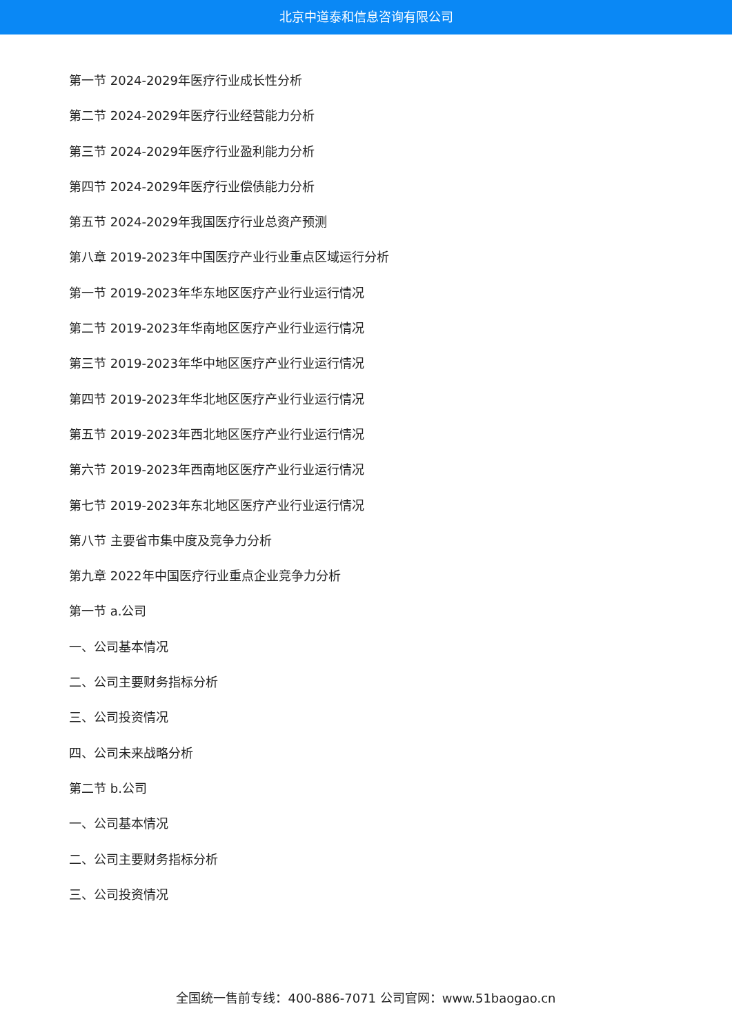北京中道泰和信息咨询有限公司
第一节 2024-2029年医疗行业成长性分析
第二节 2024-2029年医疗行业经营能力分析
第三节 2024-2029年医疗行业盈利能力分析
第四节 2024-2029年医疗行业偿债能力分析
第五节 2024-2029年我国医疗行业总资产预测
第八章 2019-2023年中国医疗产业行业重点区域运行分析
第一节 2019-2023年华东地区医疗产业行业运行情况
第二节 2019-2023年华南地区医疗产业行业运行情况
第三节 2019-2023年华中地区医疗产业行业运行情况
第四节 2019-2023年华北地区医疗产业行业运行情况
第五节 2019-2023年西北地区医疗产业行业运行情况
第六节 2019-2023年西南地区医疗产业行业运行情况
第七节 2019-2023年东北地区医疗产业行业运行情况
第八节 主要省市集中度及竞争力分析
第九章 2022年中国医疗行业重点企业竞争力分析
第一节 a.公司
一、公司基本情况
二、公司主要财务指标分析
三、公司投资情况
四、公司未来战略分析
第二节 b.公司
一、公司基本情况
二、公司主要财务指标分析
三、公司投资情况
全国统一售前专线：400-886-7071 公司官网：www.51baogao.cn